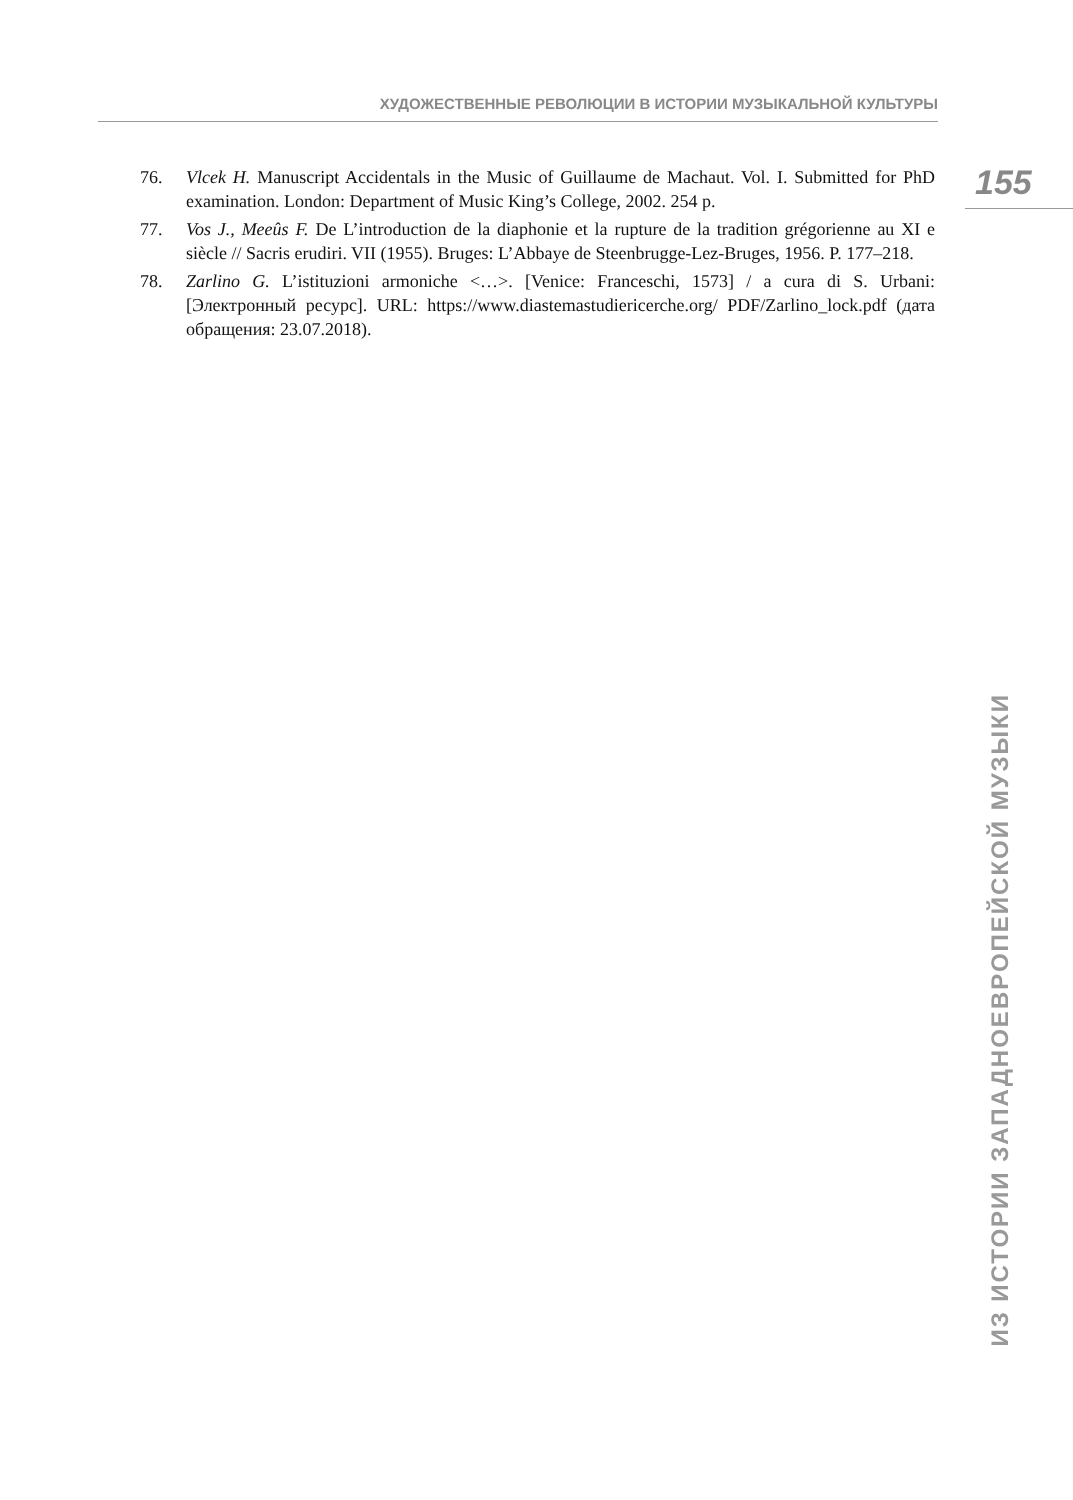ХУДОЖЕСТВЕННЫЕ РЕВОЛЮЦИИ В ИСТОРИИ МУЗЫКАЛЬНОЙ КУЛЬТУРЫ
155
76. Vlcek H. Manuscript Accidentals in the Music of Guillaume de Machaut. Vol. I. Submitted for PhD examination. London: Department of Music King’s College, 2002. 254 p.
77. Vos J., Meeûs F. De L’introduction de la diaphonie et la rupture de la tradition grégorienne au XI e siècle // Sacris erudiri. VII (1955). Bruges: L’Abbaye de Steenbrugge-Lez-Bruges, 1956. P. 177–218.
78. Zarlino G. L’istituzioni armoniche <…>. [Venice: Franceschi, 1573] / a cura di S. Urbani: [Электронный ресурс]. URL: https://www.diastemastudiericerche.org/ PDF/Zarlino_lock.pdf (дата обращения: 23.07.2018).
ИЗ ИСТОРИИ ЗАПАДНОЕВРОПЕЙСКОЙ МУЗЫКИ